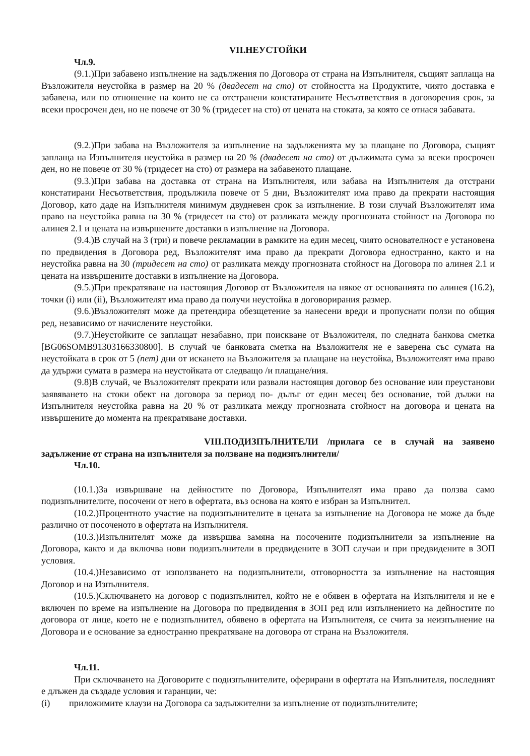VII.НЕУСТОЙКИ
Чл.9.
(9.1.)При забавено изпълнение на задължения по Договора от страна на Изпълнителя, същият заплаща на Възложителя неустойка в размер на 20 % (двадесет на сто) от стойността на Продуктите, чиято доставка е забавена, или по отношение на които не са отстранени констатираните Несъответствия в договорения срок, за всеки просрочен ден, но не повече от 30 % (тридесет на сто) от цената на стоката, за която се отнася забавата.
(9.2.)При забава на Възложителя за изпълнение на задълженията му за плащане по Договора, същият заплаща на Изпълнителя неустойка в размер на 20 % (двадесет на сто) от дължимата сума за всеки просрочен ден, но не повече от 30 % (тридесет на сто) от размера на забавеното плащане.
(9.3.)При забава на доставка от страна на Изпълнителя, или забава на Изпълнителя да отстрани констатирани Несъответствия, продължила повече от 5 дни, Възложителят има право да прекрати настоящия Договор, като даде на Изпълнителя минимум двудневен срок за изпълнение. В този случай Възложителят има право на неустойка равна на 30 % (тридесет на сто) от разликата между прогнозната стойност на Договора по алинея 2.1 и цената на извършените доставки в изпълнение на Договора.
(9.4.)В случай на 3 (три) и повече рекламации в рамките на един месец, чиято основателност е установена по предвидения в Договора ред, Възложителят има право да прекрати Договора едностранно, както и на неустойка равна на 30 (тридесет на сто) от разликата между прогнозната стойност на Договора по алинея 2.1 и цената на извършените доставки в изпълнение на Договора.
(9.5.)При прекратяване на настоящия Договор от Възложителя на някое от основанията по алинея (16.2), точки (i) или (ii), Възложителят има право да получи неустойка в договорирания размер.
(9.6.)Възложителят може да претендира обезщетение за нанесени вреди и пропуснати ползи по общия ред, независимо от начислените неустойки.
(9.7.)Неустойките се заплащат незабавно, при поискване от Възложителя, по следната банкова сметка [BG06SOMB91303166330800]. В случай че банковата сметка на Възложителя не е заверена със сумата на неустойката в срок от 5 (пет) дни от искането на Възложителя за плащане на неустойка, Възложителят има право да удържи сумата в размера на неустойката от следващо /и плащане/ния.
(9.8)В случай, че Възложителят прекрати или развали настоящия договор без основание или преустанови заявяването на стоки обект на договора за период по- дълъг от един месец без основание, той дължи на Изпълнителя неустойка равна на 20 % от разликата между прогнозната стойност на договора и цената на извършените до момента на прекратяване доставки.
VIII.ПОДИЗПЪЛНИТЕЛИ /прилага се в случай на заявено задължение от страна на изпълнителя за ползване на подизпълнители/
Чл.10.
(10.1.)За извършване на дейностите по Договора, Изпълнителят има право да ползва само подизпълнителите, посочени от него в офертата, въз основа на която е избран за Изпълнител.
(10.2.)Процентното участие на подизпълнителите в цената за изпълнение на Договора не може да бъде различно от посоченото в офертата на Изпълнителя.
(10.3.)Изпълнителят може да извършва замяна на посочените подизпълнители за изпълнение на Договора, както и да включва нови подизпълнители в предвидените в ЗОП случаи и при предвидените в ЗОП условия.
(10.4.)Независимо от използването на подизпълнители, отговорността за изпълнение на настоящия Договор и на Изпълнителя.
(10.5.)Сключването на договор с подизпълнител, който не е обявен в офертата на Изпълнителя и не е включен по време на изпълнение на Договора по предвидения в ЗОП ред или изпълнението на дейностите по договора от лице, което не е подизпълнител, обявено в офертата на Изпълнителя, се счита за неизпълнение на Договора и е основание за едностранно прекратяване на договора от страна на Възложителя.
Чл.11.
При сключването на Договорите с подизпълнителите, оферирани в офертата на Изпълнителя, последният е длъжен да създаде условия и гаранции, че:
(i) приложимите клаузи на Договора са задължителни за изпълнение от подизпълнителите;